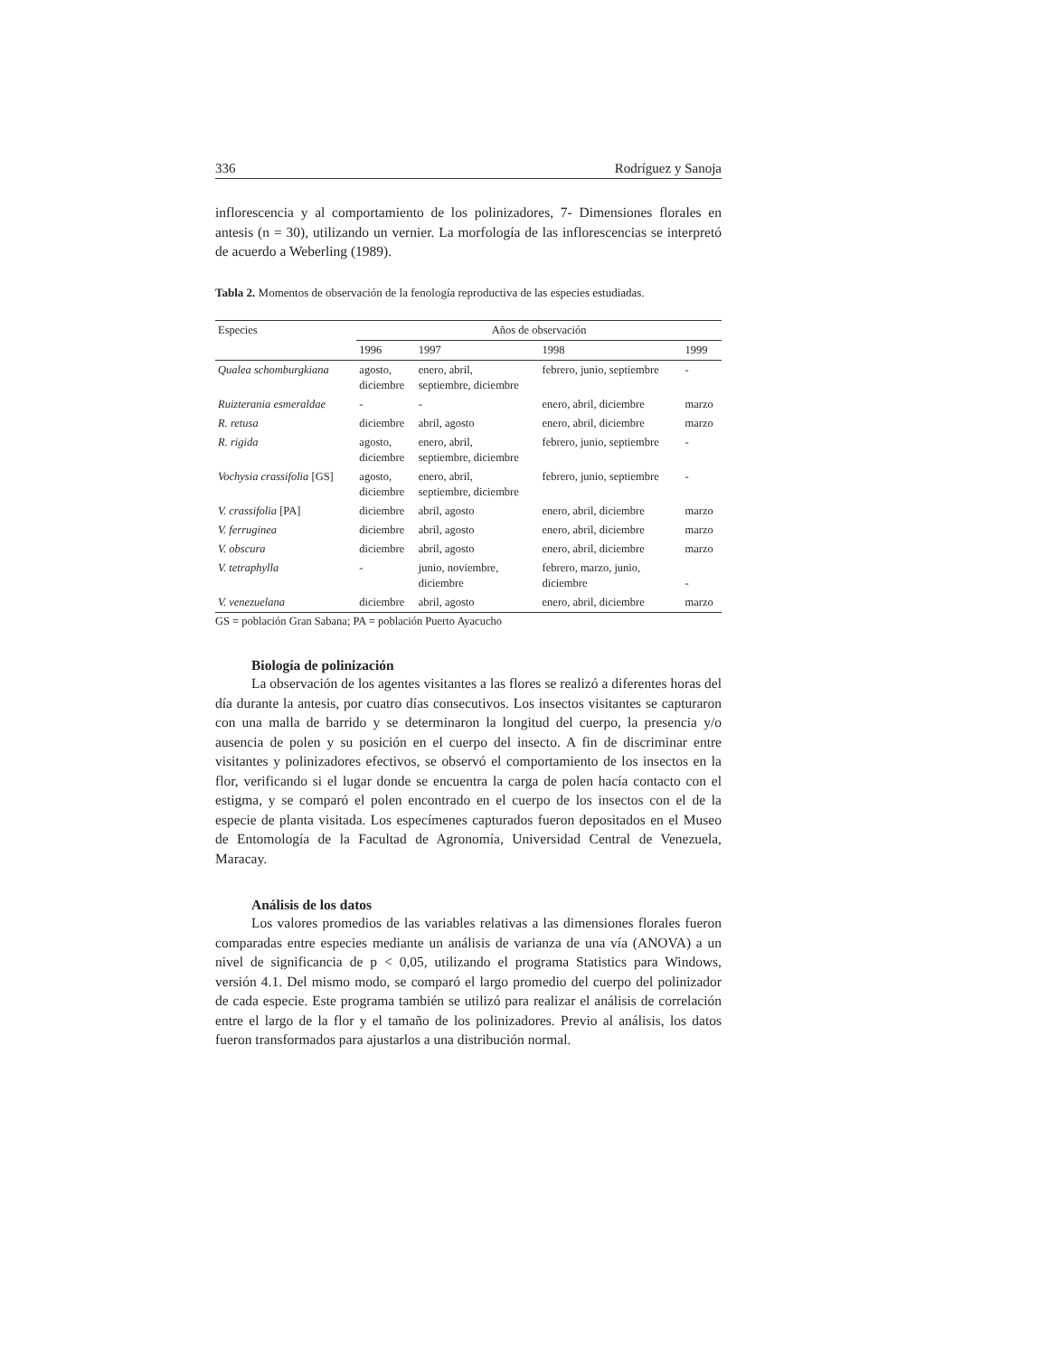336 Rodríguez y Sanoja
inflorescencia y al comportamiento de los polinizadores, 7- Dimensiones florales en antesis (n = 30), utilizando un vernier. La morfología de las inflorescencias se interpretó de acuerdo a Weberling (1989).
Tabla 2. Momentos de observación de la fenología reproductiva de las especies estudiadas.
| Especies | Años de observación | | | |
| --- | --- | --- | --- | --- |
| | 1996 | 1997 | 1998 | 1999 |
| Qualea schomburgkiana | agosto, diciembre | enero, abril, septiembre, diciembre | febrero, junio, septiembre | - |
| Ruizterania esmeraldae | - | - | enero, abril, diciembre | marzo |
| R. retusa | diciembre | abril, agosto | enero, abril, diciembre | marzo |
| R. rigida | agosto, diciembre | enero, abril, septiembre, diciembre | febrero, junio, septiembre | - |
| Vochysia crassifolia [GS] | agosto, diciembre | enero, abril, septiembre, diciembre | febrero, junio, septiembre | - |
| V. crassifolia [PA] | diciembre | abril, agosto | enero, abril, diciembre | marzo |
| V. ferruginea | diciembre | abril, agosto | enero, abril, diciembre | marzo |
| V. obscura | diciembre | abril, agosto | enero, abril, diciembre | marzo |
| V. tetraphylla | - | junio, noviembre, diciembre | febrero, marzo, junio, diciembre | - |
| V. venezuelana | diciembre | abril, agosto | enero, abril, diciembre | marzo |
GS = población Gran Sabana; PA = población Puerto Ayacucho
Biología de polinización
La observación de los agentes visitantes a las flores se realizó a diferentes horas del día durante la antesis, por cuatro días consecutivos. Los insectos visitantes se capturaron con una malla de barrido y se determinaron la longitud del cuerpo, la presencia y/o ausencia de polen y su posición en el cuerpo del insecto. A fin de discriminar entre visitantes y polinizadores efectivos, se observó el comportamiento de los insectos en la flor, verificando si el lugar donde se encuentra la carga de polen hacía contacto con el estigma, y se comparó el polen encontrado en el cuerpo de los insectos con el de la especie de planta visitada. Los especímenes capturados fueron depositados en el Museo de Entomología de la Facultad de Agronomía, Universidad Central de Venezuela, Maracay.
Análisis de los datos
Los valores promedios de las variables relativas a las dimensiones florales fueron comparadas entre especies mediante un análisis de varianza de una vía (ANOVA) a un nivel de significancia de p < 0,05, utilizando el programa Statistics para Windows, versión 4.1. Del mismo modo, se comparó el largo promedio del cuerpo del polinizador de cada especie. Este programa también se utilizó para realizar el análisis de correlación entre el largo de la flor y el tamaño de los polinizadores. Previo al análisis, los datos fueron transformados para ajustarlos a una distribución normal.